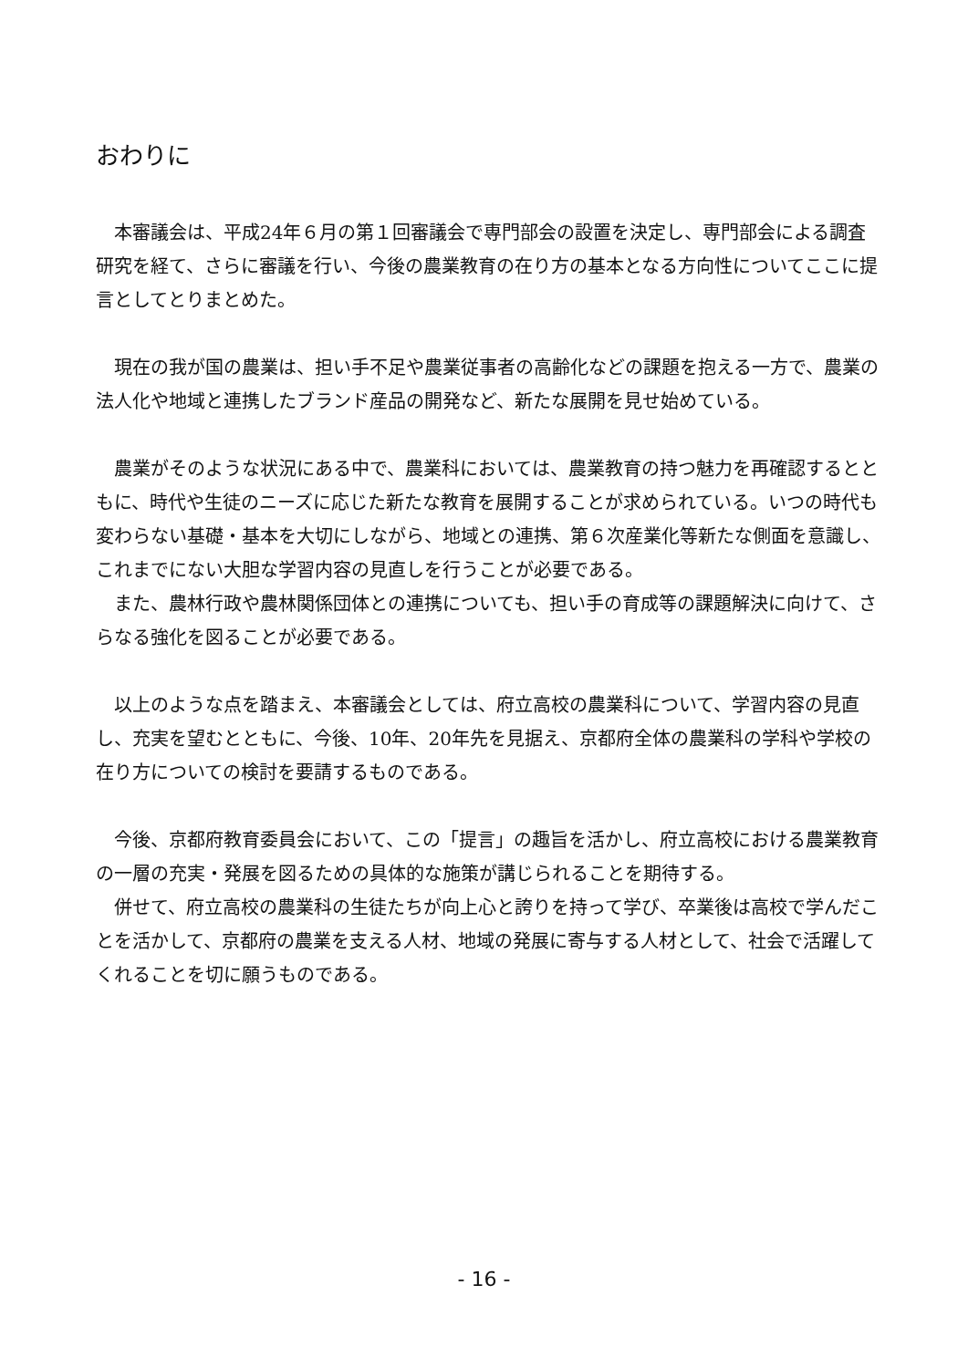おわりに
本審議会は、平成24年６月の第１回審議会で専門部会の設置を決定し、専門部会による調査研究を経て、さらに審議を行い、今後の農業教育の在り方の基本となる方向性についてここに提言としてとりまとめた。
現在の我が国の農業は、担い手不足や農業従事者の高齢化などの課題を抱える一方で、農業の法人化や地域と連携したブランド産品の開発など、新たな展開を見せ始めている。
農業がそのような状況にある中で、農業科においては、農業教育の持つ魅力を再確認するとともに、時代や生徒のニーズに応じた新たな教育を展開することが求められている。いつの時代も変わらない基礎・基本を大切にしながら、地域との連携、第６次産業化等新たな側面を意識し、これまでにない大胆な学習内容の見直しを行うことが必要である。
また、農林行政や農林関係団体との連携についても、担い手の育成等の課題解決に向けて、さらなる強化を図ることが必要である。
以上のような点を踏まえ、本審議会としては、府立高校の農業科について、学習内容の見直し、充実を望むとともに、今後、10年、20年先を見据え、京都府全体の農業科の学科や学校の在り方についての検討を要請するものである。
今後、京都府教育委員会において、この「提言」の趣旨を活かし、府立高校における農業教育の一層の充実・発展を図るための具体的な施策が講じられることを期待する。
併せて、府立高校の農業科の生徒たちが向上心と誇りを持って学び、卒業後は高校で学んだことを活かして、京都府の農業を支える人材、地域の発展に寄与する人材として、社会で活躍してくれることを切に願うものである。
- 16 -